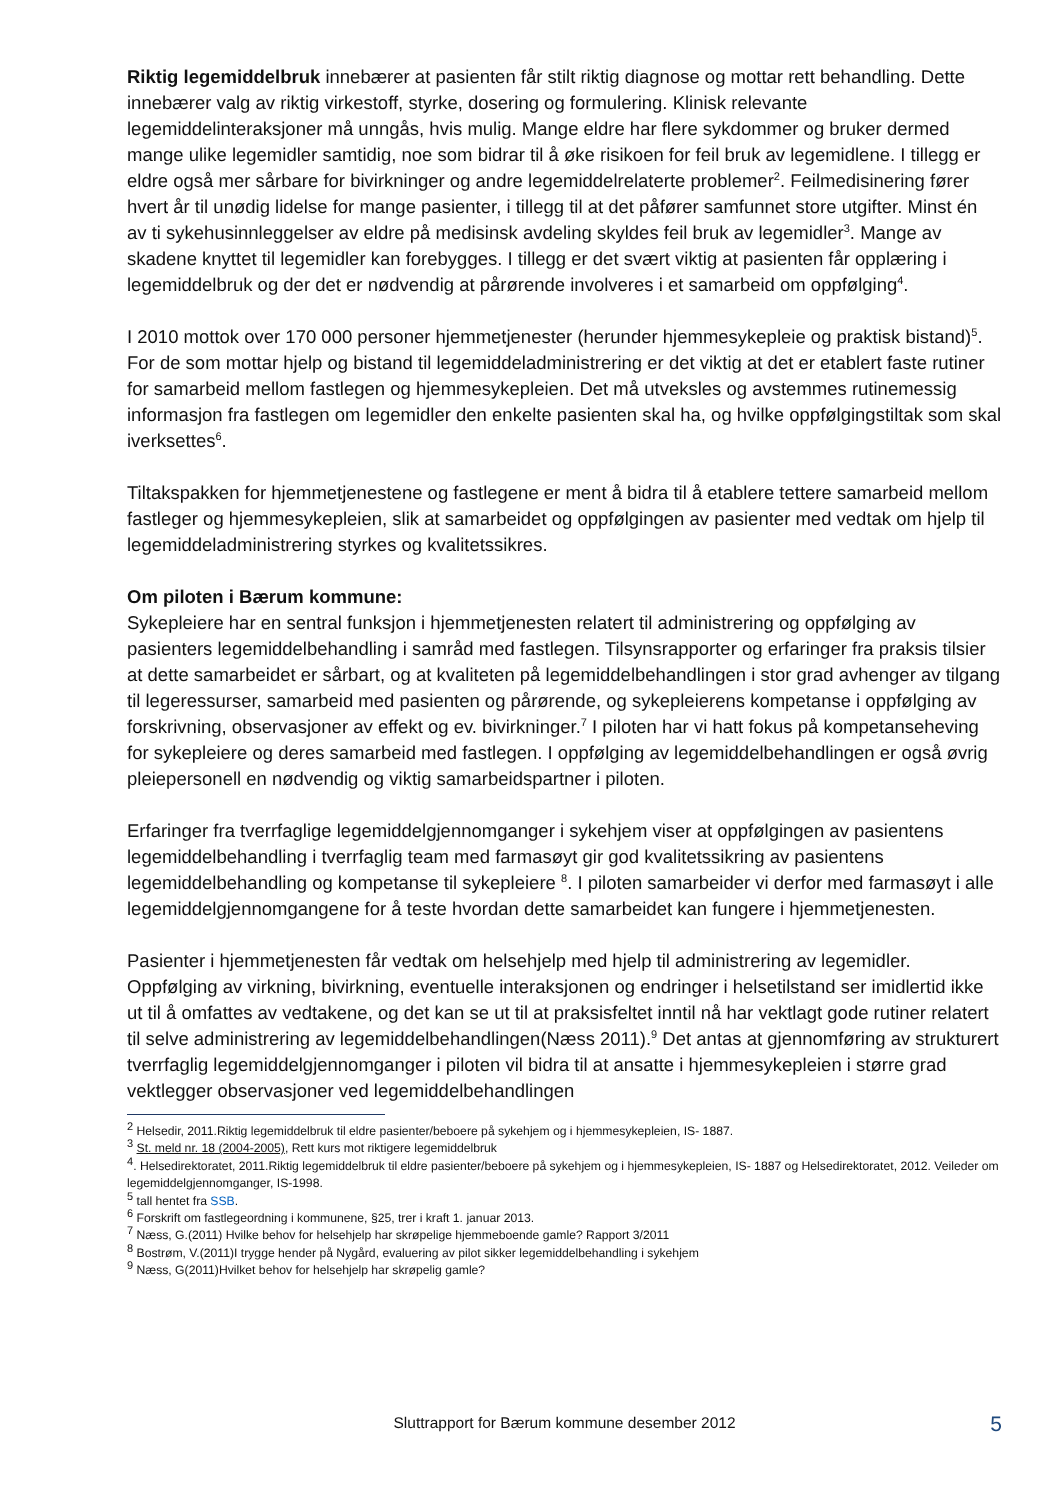Riktig legemiddelbruk innebærer at pasienten får stilt riktig diagnose og mottar rett behandling. Dette innebærer valg av riktig virkestoff, styrke, dosering og formulering. Klinisk relevante legemiddelinteraksjoner må unngås, hvis mulig. Mange eldre har flere sykdommer og bruker dermed mange ulike legemidler samtidig, noe som bidrar til å øke risikoen for feil bruk av legemidlene. I tillegg er eldre også mer sårbare for bivirkninger og andre legemiddelrelaterte problemer<sup>2</sup>. Feilmedisinering fører hvert år til unødig lidelse for mange pasienter, i tillegg til at det påfører samfunnet store utgifter. Minst én av ti sykehusinnleggelser av eldre på medisinsk avdeling skyldes feil bruk av legemidler<sup>3</sup>. Mange av skadene knyttet til legemidler kan forebygges. I tillegg er det svært viktig at pasienten får opplæring i legemiddelbruk og der det er nødvendig at pårørende involveres i et samarbeid om oppfølging<sup>4</sup>.
I 2010 mottok over 170 000 personer hjemmetjenester (herunder hjemmesykepleie og praktisk bistand)<sup>5</sup>. For de som mottar hjelp og bistand til legemiddeladministrering er det viktig at det er etablert faste rutiner for samarbeid mellom fastlegen og hjemmesykepleien. Det må utveksles og avstemmes rutinemessig informasjon fra fastlegen om legemidler den enkelte pasienten skal ha, og hvilke oppfølgingstiltak som skal iverksettes<sup>6</sup>.
Tiltakspakken for hjemmetjenestene og fastlegene er ment å bidra til å etablere tettere samarbeid mellom fastleger og hjemmesykepleien, slik at samarbeidet og oppfølgingen av pasienter med vedtak om hjelp til legemiddeladministrering styrkes og kvalitetssikres.
Om piloten i Bærum kommune:
Sykepleiere har en sentral funksjon i hjemmetjenesten relatert til administrering og oppfølging av pasienters legemiddelbehandling i samråd med fastlegen. Tilsynsrapporter og erfaringer fra praksis tilsier at dette samarbeidet er sårbart, og at kvaliteten på legemiddelbehandlingen i stor grad avhenger av tilgang til legeressurser, samarbeid med pasienten og pårørende, og sykepleierens kompetanse i oppfølging av forskrivning, observasjoner av effekt og ev. bivirkninger.<sup>7</sup> I piloten har vi hatt fokus på kompetanseheving for sykepleiere og deres samarbeid med fastlegen. I oppfølging av legemiddelbehandlingen er også øvrig pleiepersonell en nødvendig og viktig samarbeidspartner i piloten.
Erfaringer fra tverrfaglige legemiddelgjennomganger i sykehjem viser at oppfølgingen av pasientens legemiddelbehandling i tverrfaglig team med farmasøyt gir god kvalitetssikring av pasientens legemiddelbehandling og kompetanse til sykepleiere <sup>8</sup>. I piloten samarbeider vi derfor med farmasøyt i alle legemiddelgjennomgangene for å teste hvordan dette samarbeidet kan fungere i hjemmetjenesten.
Pasienter i hjemmetjenesten får vedtak om helsehjelp med hjelp til administrering av legemidler. Oppfølging av virkning, bivirkning, eventuelle interaksjonen og endringer i helsetilstand ser imidlertid ikke ut til å omfattes av vedtakene, og det kan se ut til at praksisfeltet inntil nå har vektlagt gode rutiner relatert til selve administrering av legemiddelbehandlingen(Næss 2011).<sup>9</sup> Det antas at gjennomføring av strukturert tverrfaglig legemiddelgjennomganger i piloten vil bidra til at ansatte i hjemmesykepleien i større grad vektlegger observasjoner ved legemiddelbehandlingen
<sup>2</sup> Helsedir, 2011.Riktig legemiddelbruk til eldre pasienter/beboere på sykehjem og i hjemmesykepleien, IS- 1887.
<sup>3</sup> St. meld nr. 18 (2004-2005), Rett kurs mot riktigere legemiddelbruk
<sup>4</sup>. Helsedirektoratet, 2011.Riktig legemiddelbruk til eldre pasienter/beboere på sykehjem og i hjemmesykepleien, IS- 1887 og Helsedirektoratet, 2012. Veileder om legemiddelgjennomganger, IS-1998.
<sup>5</sup> tall hentet fra SSB.
<sup>6</sup> Forskrift om fastlegeordning i kommunene, §25, trer i kraft 1. januar 2013.
<sup>7</sup> Næss, G.(2011) Hvilke behov for helsehjelp har skrøpelige hjemmeboende gamle? Rapport 3/2011
<sup>8</sup> Bostrøm, V.(2011)I trygge hender på Nygård, evaluering av pilot sikker legemiddelbehandling i sykehjem
<sup>9</sup> Næss, G(2011)Hvilket behov for helsehjelp har skrøpelig gamle?
Sluttrapport for Bærum kommune desember 2012
5